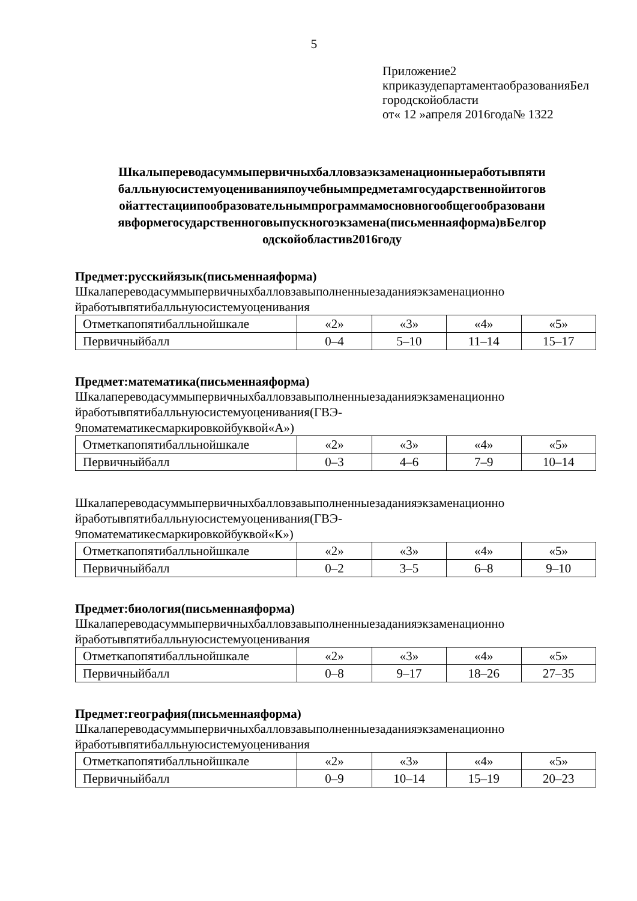5
Приложение2
кприказудепартаментаобразованияБел
городскойобласти
от« 12 »апреля 2016года№ 1322
Шкалыпереводасуммыпервичныхбалловзаэкзаменационныеработывпяти балльнуюсистемуоцениванияпоучебнымпредметамгосударственнойитогов ойаттестациипообразовательнымпрограммамосновногообщегообразовани явформегосударственноговыпускногоэкзамена(письменнаяформа)вБелгор одскойобластив2016году
Предмет:русскийязык(письменнаяформа)
Шкалапереводасуммыпервичныхбалловзавыполненныезаданияэкзаменационно йработывпятибалльнуюсистемуоценивания
| Отметкапопятибалльнойшкале | «2» | «3» | «4» | «5» |
| Первичныйбалл | 0–4 | 5–10 | 11–14 | 15–17 |
Предмет:математика(письменнаяформа)
Шкалапереводасуммыпервичныхбалловзавыполненныезаданияэкзаменационно йработывпятибалльнуюсистемуоценивания(ГВЭ-
9поматематикесмаркировкойбуквой«А»)
| Отметкапопятибалльнойшкале | «2» | «3» | «4» | «5» |
| Первичныйбалл | 0–3 | 4–6 | 7–9 | 10–14 |
Шкалапереводасуммыпервичныхбалловзавыполненныезаданияэкзаменационно йработывпятибалльнуюсистемуоценивания(ГВЭ-
9поматематикесмаркировкойбуквой«К»)
| Отметкапопятибалльнойшкале | «2» | «3» | «4» | «5» |
| Первичныйбалл | 0–2 | 3–5 | 6–8 | 9–10 |
Предмет:биология(письменнаяформа)
Шкалапереводасуммыпервичныхбалловзавыполненныезаданияэкзаменационно йработывпятибалльнуюсистемуоценивания
| Отметкапопятибалльнойшкале | «2» | «3» | «4» | «5» |
| Первичныйбалл | 0–8 | 9–17 | 18–26 | 27–35 |
Предмет:география(письменнаяформа)
Шкалапереводасуммыпервичныхбалловзавыполненныезаданияэкзаменационно йработывпятибалльнуюсистемуоценивания
| Отметкапопятибалльнойшкале | «2» | «3» | «4» | «5» |
| Первичныйбалл | 0–9 | 10–14 | 15–19 | 20–23 |